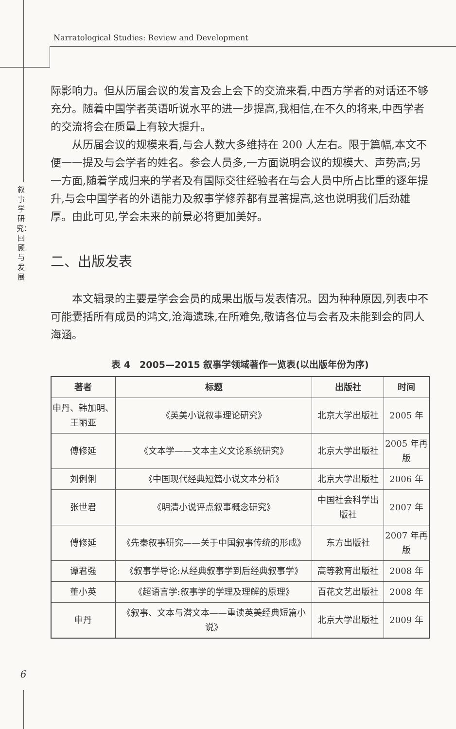Narratological Studies: Review and Development
叙事学研究：回顾与发展
际影响力。但从历届会议的发言及会上会下的交流来看,中西方学者的对话还不够充分。随着中国学者英语听说水平的进一步提高,我相信,在不久的将来,中西学者的交流将会在质量上有较大提升。
从历届会议的规模来看,与会人数大多维持在 200 人左右。限于篇幅,本文不便一一提及与会学者的姓名。参会人员多,一方面说明会议的规模大、声势高;另一方面,随着学成归来的学者及有国际交往经验者在与会人员中所占比重的逐年提升,与会中国学者的外语能力及叙事学修养都有显著提高,这也说明我们后劲雄厚。由此可见,学会未来的前景必将更加美好。
二、出版发表
本文辑录的主要是学会会员的成果出版与发表情况。因为种种原因,列表中不可能囊括所有成员的鸿文,沧海遗珠,在所难免,敬请各位与会者及未能到会的同人海涵。
表 4　2005—2015 叙事学领域著作一览表(以出版年份为序)
| 著者 | 标题 | 出版社 | 时间 |
| --- | --- | --- | --- |
| 申丹、韩加明、王丽亚 | 《英美小说叙事理论研究》 | 北京大学出版社 | 2005 年 |
| 傅修延 | 《文本学——文本主义文论系统研究》 | 北京大学出版社 | 2005 年再版 |
| 刘俐俐 | 《中国现代经典短篇小说文本分析》 | 北京大学出版社 | 2006 年 |
| 张世君 | 《明清小说评点叙事概念研究》 | 中国社会科学出版社 | 2007 年 |
| 傅修延 | 《先秦叙事研究——关于中国叙事传统的形成》 | 东方出版社 | 2007 年再版 |
| 谭君强 | 《叙事学导论:从经典叙事学到后经典叙事学》 | 高等教育出版社 | 2008 年 |
| 董小英 | 《超语言学:叙事学的学理及理解的原理》 | 百花文艺出版社 | 2008 年 |
| 申丹 | 《叙事、文本与潜文本——重读英美经典短篇小说》 | 北京大学出版社 | 2009 年 |
6